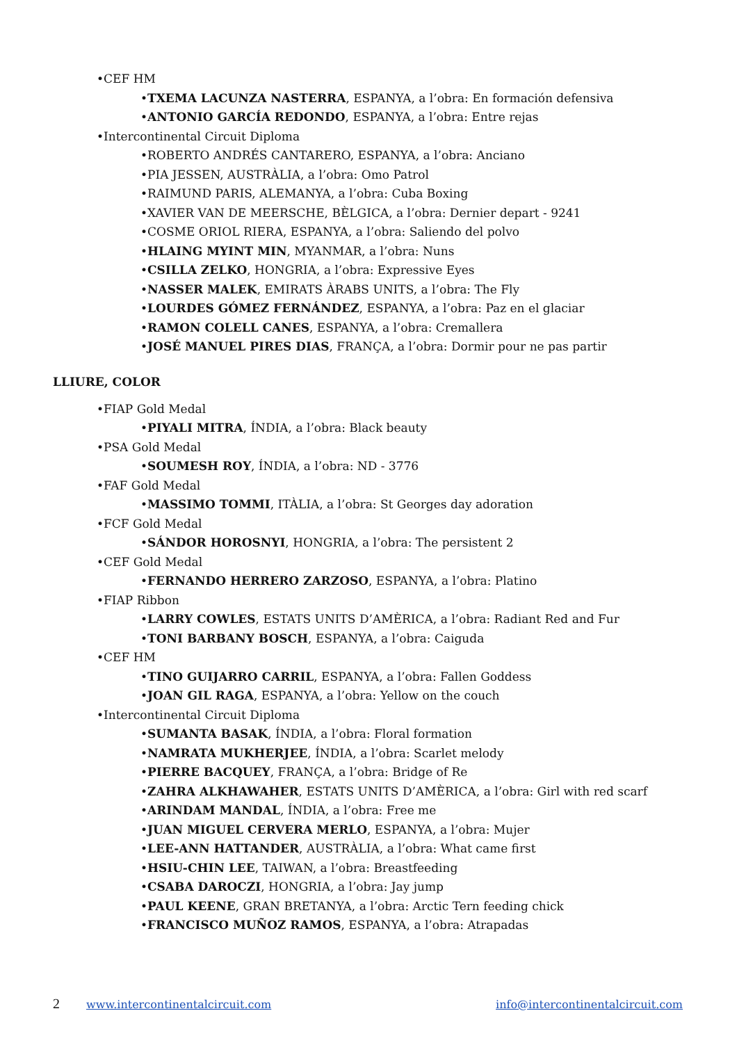•CEF HM
•TXEMA LACUNZA NASTERRA, ESPANYA, a l’obra: En formación defensiva
•ANTONIO GARCÍA REDONDO, ESPANYA, a l’obra: Entre rejas
•Intercontinental Circuit Diploma
•ROBERTO ANDRÉS CANTARERO, ESPANYA, a l’obra: Anciano
•PIA JESSEN, AUSTRÀLIA, a l’obra: Omo Patrol
•RAIMUND PARIS, ALEMANYA, a l’obra: Cuba Boxing
•XAVIER VAN DE MEERSCHE, BÈLGICA, a l’obra: Dernier depart - 9241
•COSME ORIOL RIERA, ESPANYA, a l’obra: Saliendo del polvo
•HLAING MYINT MIN, MYANMAR, a l’obra: Nuns
•CSILLA ZELKO, HONGRIA, a l’obra: Expressive Eyes
•NASSER MALEK, EMIRATS ÀRABS UNITS, a l’obra: The Fly
•LOURDES GÓMEZ FERNÁNDEZ, ESPANYA, a l’obra: Paz en el glaciar
•RAMON COLELL CANES, ESPANYA, a l’obra: Cremallera
•JOSÉ MANUEL PIRES DIAS, FRANÇA, a l’obra: Dormir pour ne pas partir
LLIURE, COLOR
•FIAP Gold Medal
•PIYALI MITRA, ÍNDIA, a l’obra: Black beauty
•PSA Gold Medal
•SOUMESH ROY, ÍNDIA, a l’obra: ND - 3776
•FAF Gold Medal
•MASSIMO TOMMI, ITÀLIA, a l’obra: St Georges day adoration
•FCF Gold Medal
•SÁNDOR HOROSNYI, HONGRIA, a l’obra: The persistent 2
•CEF Gold Medal
•FERNANDO HERRERO ZARZOSO, ESPANYA, a l’obra: Platino
•FIAP Ribbon
•LARRY COWLES, ESTATS UNITS D’AMÈRICA, a l’obra: Radiant Red and Fur
•TONI BARBANY BOSCH, ESPANYA, a l’obra: Caiguda
•CEF HM
•TINO GUIJARRO CARRIL, ESPANYA, a l’obra: Fallen Goddess
•JOAN GIL RAGA, ESPANYA, a l’obra: Yellow on the couch
•Intercontinental Circuit Diploma
•SUMANTA BASAK, ÍNDIA, a l’obra: Floral formation
•NAMRATA MUKHERJEE, ÍNDIA, a l’obra: Scarlet melody
•PIERRE BACQUEY, FRANÇA, a l’obra: Bridge of Re
•ZAHRA ALKHAWAHER, ESTATS UNITS D’AMÈRICA, a l’obra: Girl with red scarf
•ARINDAM MANDAL, ÍNDIA, a l’obra: Free me
•JUAN MIGUEL CERVERA MERLO, ESPANYA, a l’obra: Mujer
•LEE-ANN HATTANDER, AUSTRÀLIA, a l’obra: What came first
•HSIU-CHIN LEE, TAIWAN, a l’obra: Breastfeeding
•CSABA DAROCZI, HONGRIA, a l’obra: Jay jump
•PAUL KEENE, GRAN BRETANYA, a l’obra: Arctic Tern feeding chick
•FRANCISCO MUÑOZ RAMOS, ESPANYA, a l’obra: Atrapadas
2 www.intercontinentalcircuit.com info@intercontinentalcircuit.com